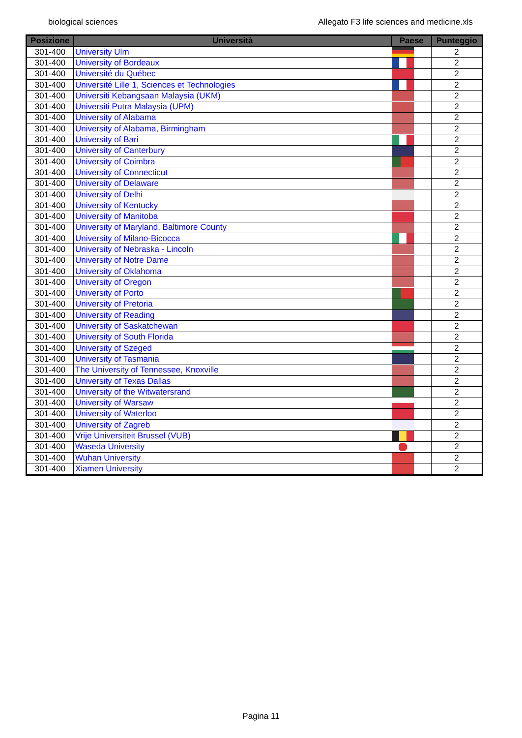biological sciences Allegato F3 life sciences and medicine.xls
| Posizione | Università | Paese | Punteggio |
| --- | --- | --- | --- |
| 301-400 | University Ulm | | 2 |
| 301-400 | University of Bordeaux | | 2 |
| 301-400 | Université du Québec | | 2 |
| 301-400 | Université Lille 1, Sciences et Technologies | | 2 |
| 301-400 | Universiti Kebangsaan Malaysia (UKM) | | 2 |
| 301-400 | Universiti Putra Malaysia (UPM) | | 2 |
| 301-400 | University of Alabama | | 2 |
| 301-400 | University of Alabama, Birmingham | | 2 |
| 301-400 | University of Bari | | 2 |
| 301-400 | University of Canterbury | | 2 |
| 301-400 | University of Coimbra | | 2 |
| 301-400 | University of Connecticut | | 2 |
| 301-400 | University of Delaware | | 2 |
| 301-400 | University of Delhi | | 2 |
| 301-400 | University of Kentucky | | 2 |
| 301-400 | University of Manitoba | | 2 |
| 301-400 | University of Maryland, Baltimore County | | 2 |
| 301-400 | University of Milano-Bicocca | | 2 |
| 301-400 | University of Nebraska - Lincoln | | 2 |
| 301-400 | University of Notre Dame | | 2 |
| 301-400 | University of Oklahoma | | 2 |
| 301-400 | University of Oregon | | 2 |
| 301-400 | University of Porto | | 2 |
| 301-400 | University of Pretoria | | 2 |
| 301-400 | University of Reading | | 2 |
| 301-400 | University of Saskatchewan | | 2 |
| 301-400 | University of South Florida | | 2 |
| 301-400 | University of Szeged | | 2 |
| 301-400 | University of Tasmania | | 2 |
| 301-400 | The University of Tennessee, Knoxville | | 2 |
| 301-400 | University of Texas Dallas | | 2 |
| 301-400 | University of the Witwatersrand | | 2 |
| 301-400 | University of Warsaw | | 2 |
| 301-400 | University of Waterloo | | 2 |
| 301-400 | University of Zagreb | | 2 |
| 301-400 | Vrije Universiteit Brussel (VUB) | | 2 |
| 301-400 | Waseda University | | 2 |
| 301-400 | Wuhan University | | 2 |
| 301-400 | Xiamen University | | 2 |
Pagina 11